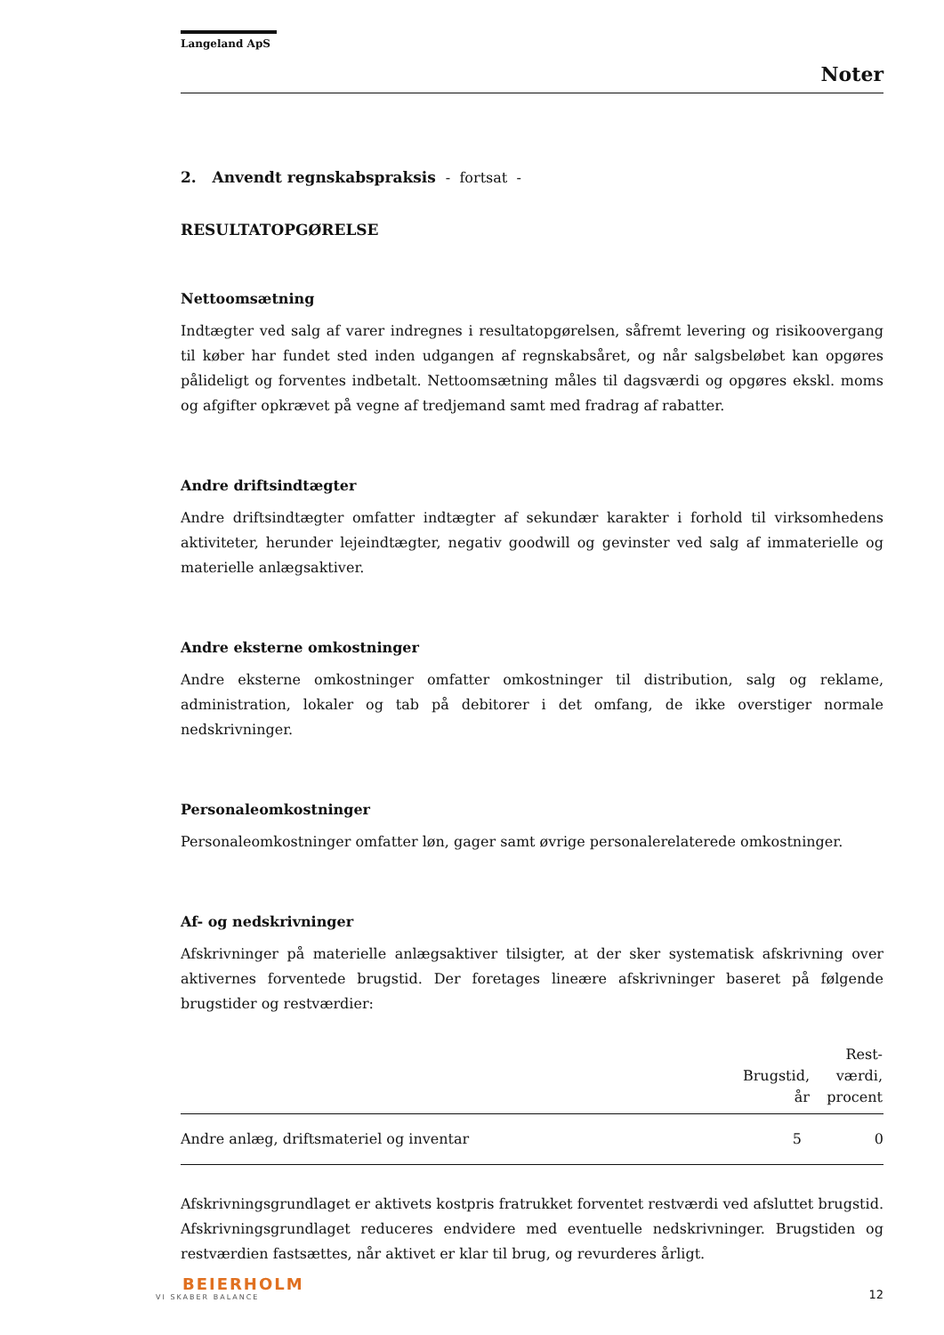Langeland ApS
Noter
2. Anvendt regnskabspraksis - fortsat -
RESULTATOPGØRELSE
Nettoomsætning
Indtægter ved salg af varer indregnes i resultatopgørelsen, såfremt levering og risikoovergang til køber har fundet sted inden udgangen af regnskabsåret, og når salgsbeløbet kan opgøres pålideligt og forventes indbetalt. Nettoomsætning måles til dagsværdi og opgøres ekskl. moms og afgifter opkrævet på vegne af tredjemand samt med fradrag af rabatter.
Andre driftsindtægter
Andre driftsindtægter omfatter indtægter af sekundær karakter i forhold til virksomhedens aktiviteter, herunder lejeindtægter, negativ goodwill og gevinster ved salg af immaterielle og materielle anlægsaktiver.
Andre eksterne omkostninger
Andre eksterne omkostninger omfatter omkostninger til distribution, salg og reklame, administration, lokaler og tab på debitorer i det omfang, de ikke overstiger normale nedskrivninger.
Personaleomkostninger
Personaleomkostninger omfatter løn, gager samt øvrige personalerelaterede omkostninger.
Af- og nedskrivninger
Afskrivninger på materielle anlægsaktiver tilsigter, at der sker systematisk afskrivning over aktivernes forventede brugstid. Der foretages lineære afskrivninger baseret på følgende brugstider og restværdier:
| | Brugstid, år | Rest- værdi, procent |
| --- | --- | --- |
| Andre anlæg, driftsmateriel og inventar | 5 | 0 |
Afskrivningsgrundlaget er aktivets kostpris fratrukket forventet restværdi ved afsluttet brugstid. Afskrivningsgrundlaget reduceres endvidere med eventuelle nedskrivninger. Brugstiden og restværdien fastsættes, når aktivet er klar til brug, og revurderes årligt.
BEIERHOLM
VI SKABER BALANCE
12